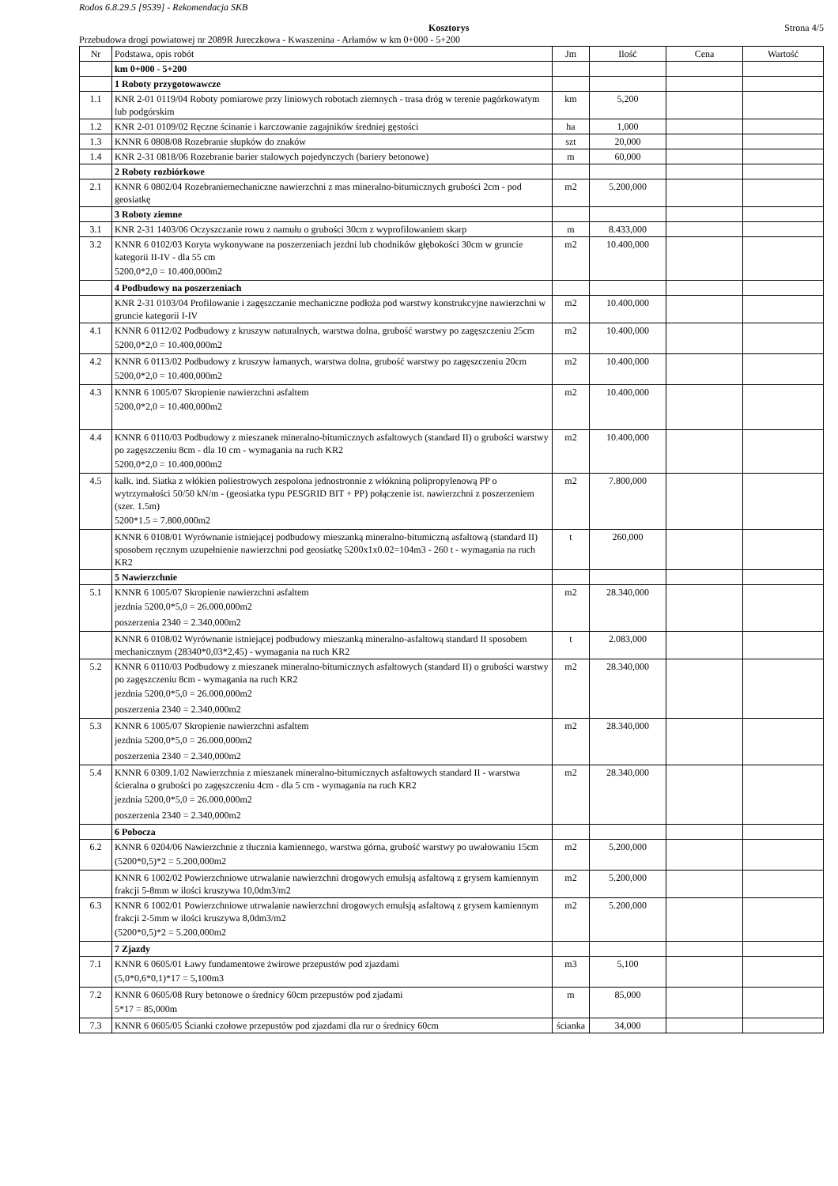Rodos 6.8.29.5 [9539] - Rekomendacja SKB
Kosztorys Strona 4/5
Przebudowa drogi powiatowej nr 2089R Jureczkowa - Kwaszenina - Arłamów w km 0+000 - 5+200
| Nr | Podstawa, opis robót | Jm | Ilość | Cena | Wartość |
| --- | --- | --- | --- | --- | --- |
| | km 0+000 - 5+200 | | | | |
| | 1 Roboty przygotowawcze | | | | |
| 1.1 | KNR 2-01 0119/04 Roboty pomiarowe przy liniowych robotach ziemnych - trasa dróg w terenie pagórkowatym lub podgórskim | km | 5,200 | | |
| 1.2 | KNR 2-01 0109/02 Ręczne ścinanie i karczowanie zagajników średniej gęstości | ha | 1,000 | | |
| 1.3 | KNNR 6 0808/08 Rozebranie słupków do znaków | szt | 20,000 | | |
| 1.4 | KNR 2-31 0818/06 Rozebranie barier stalowych pojedynczych (bariery betonowe) | m | 60,000 | | |
| | 2 Roboty rozbiórkowe | | | | |
| 2.1 | KNNR 6 0802/04 Rozebraniemechaniczne nawierzchni z mas mineralno-bitumicznych grubości 2cm - pod geosiatkę | m2 | 5.200,000 | | |
| | 3 Roboty ziemne | | | | |
| 3.1 | KNR 2-31 1403/06 Oczyszczanie rowu z namułu o grubości 30cm z wyprofilowaniem skarp | m | 8.433,000 | | |
| 3.2 | KNNR 6 0102/03 Koryta wykonywane na poszerzeniach jezdni lub chodników głębokości 30cm w gruncie kategorii II-IV - dla 55 cm 5200,0*2,0 = 10.400,000m2 | m2 | 10.400,000 | | |
| | 4 Podbudowy na poszerzeniach | | | | |
| | KNR 2-31 0103/04 Profilowanie i zagęszczanie mechaniczne podłoża pod warstwy konstrukcyjne nawierzchni w gruncie kategorii I-IV | m2 | 10.400,000 | | |
| 4.1 | KNNR 6 0112/02 Podbudowy z kruszyw naturalnych, warstwa dolna, grubość warstwy po zagęszczeniu 25cm 5200,0*2,0 = 10.400,000m2 | m2 | 10.400,000 | | |
| 4.2 | KNNR 6 0113/02 Podbudowy z kruszyw łamanych, warstwa dolna, grubość warstwy po zagęszczeniu 20cm 5200,0*2,0 = 10.400,000m2 | m2 | 10.400,000 | | |
| 4.3 | KNNR 6 1005/07 Skropienie nawierzchni asfaltem 5200,0*2,0 = 10.400,000m2 | m2 | 10.400,000 | | |
| 4.4 | KNNR 6 0110/03 Podbudowy z mieszanek mineralno-bitumicznych asfaltowych (standard II) o grubości warstwy po zagęszczeniu 8cm - dla 10 cm - wymagania na ruch KR2 5200,0*2,0 = 10.400,000m2 | m2 | 10.400,000 | | |
| 4.5 | kalk. ind. Siatka z włókien poliestrowych zespolona jednostronnie z włókniną polipropylenową PP o wytrzymałości 50/50 kN/m - (geosiatka typu PESGRID BIT + PP) połączenie ist. nawierzchni z poszerzeniem (szer. 1.5m) 5200*1.5 = 7.800,000m2 | m2 | 7.800,000 | | |
| | KNNR 6 0108/01 Wyrównanie istniejącej podbudowy mieszanką mineralno-bitumiczną asfaltową (standard II) sposobem ręcznym uzupełnienie nawierzchni pod geosiatkę 5200x1x0.02=104m3 - 260 t - wymagania na ruch KR2 | t | 260,000 | | |
| | 5 Nawierzchnie | | | | |
| 5.1 | KNNR 6 1005/07 Skropienie nawierzchni asfaltem jezdnia 5200,0*5,0 = 26.000,000m2 poszerzenia 2340 = 2.340,000m2 | m2 | 28.340,000 | | |
| | KNNR 6 0108/02 Wyrównanie istniejącej podbudowy mieszanką mineralno-asfaltową standard II sposobem mechanicznym (28340*0,03*2,45) - wymagania na ruch KR2 | t | 2.083,000 | | |
| 5.2 | KNNR 6 0110/03 Podbudowy z mieszanek mineralno-bitumicznych asfaltowych (standard II) o grubości warstwy po zagęszczeniu 8cm - wymagania na ruch KR2 jezdnia 5200,0*5,0 = 26.000,000m2 poszerzenia 2340 = 2.340,000m2 | m2 | 28.340,000 | | |
| 5.3 | KNNR 6 1005/07 Skropienie nawierzchni asfaltem jezdnia 5200,0*5,0 = 26.000,000m2 poszerzenia 2340 = 2.340,000m2 | m2 | 28.340,000 | | |
| 5.4 | KNNR 6 0309.1/02 Nawierzchnia z mieszanek mineralno-bitumicznych asfaltowych standard II - warstwa ścieralna o grubości po zagęszczeniu 4cm - dla 5 cm - wymagania na ruch KR2 jezdnia 5200,0*5,0 = 26.000,000m2 poszerzenia 2340 = 2.340,000m2 | m2 | 28.340,000 | | |
| | 6 Pobocza | | | | |
| 6.2 | KNNR 6 0204/06 Nawierzchnie z tłucznia kamiennego, warstwa górna, grubość warstwy po uwałowaniu 15cm (5200*0,5)*2 = 5.200,000m2 | m2 | 5.200,000 | | |
| | KNNR 6 1002/02 Powierzchniowe utrwalanie nawierzchni drogowych emulsją asfaltową z grysem kamiennym frakcji 5-8mm w ilości kruszywa 10,0dm3/m2 | m2 | 5.200,000 | | |
| 6.3 | KNNR 6 1002/01 Powierzchniowe utrwalanie nawierzchni drogowych emulsją asfaltową z grysem kamiennym frakcji 2-5mm w ilości kruszywa 8,0dm3/m2 (5200*0,5)*2 = 5.200,000m2 | m2 | 5.200,000 | | |
| | 7 Zjazdy | | | | |
| 7.1 | KNNR 6 0605/01 Ławy fundamentowe żwirowe przepustów pod zjazdami (5,0*0,6*0,1)*17 = 5,100m3 | m3 | 5,100 | | |
| 7.2 | KNNR 6 0605/08 Rury betonowe o średnicy 60cm przepustów pod zjadami 5*17 = 85,000m | m | 85,000 | | |
| 7.3 | KNNR 6 0605/05 Ścianki czołowe przepustów pod zjazdami dla rur o średnicy 60cm | ścianka | 34,000 | | |